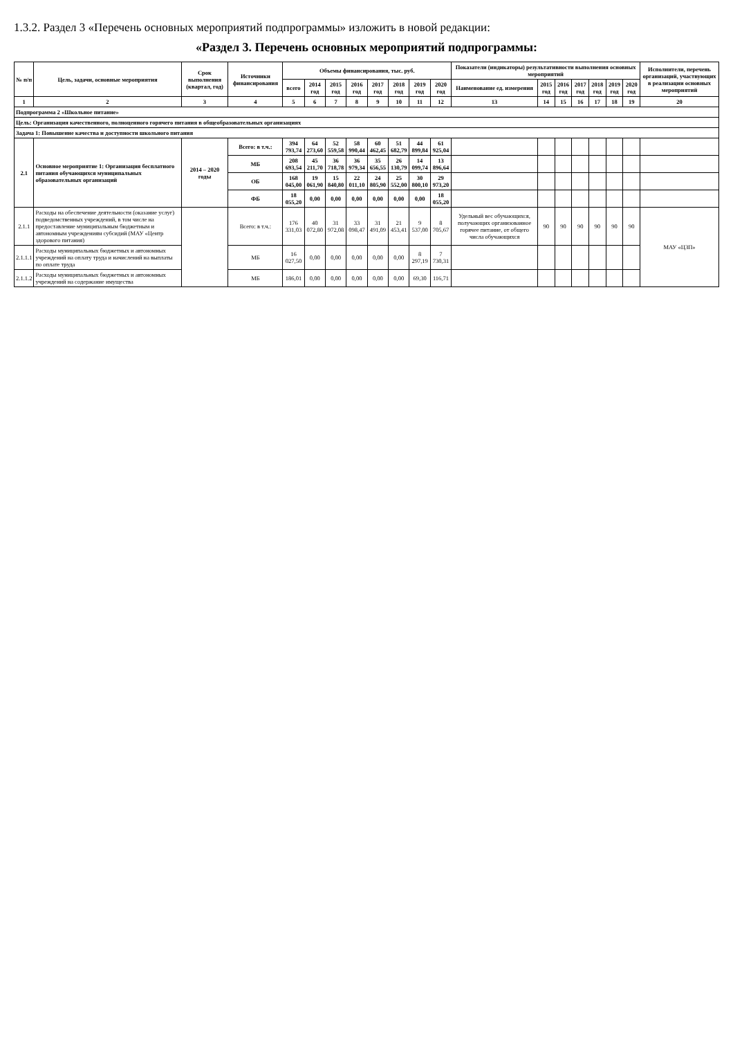1.3.2. Раздел 3 «Перечень основных мероприятий подпрограммы» изложить в новой редакции:
«Раздел 3. Перечень основных мероприятий подпрограммы:
| № п/п | Цель, задачи, основные мероприятия | Срок выполнения (квартал, год) | Источники финансирования | Объемы финансирования, тыс. руб. | | | | | | | | Показатели (индикаторы) результативности выполнения основных мероприятий | | | | | | | Исполнители, перечень организаций, участвующих в реализации основных мероприятий |
| --- | --- | --- | --- | --- | --- | --- | --- | --- | --- | --- | --- | --- | --- | --- | --- | --- | --- | --- | --- |
| | | | | всего | 2014 год | 2015 год | 2016 год | 2017 год | 2018 год | 2019 год | 2020 год | Наименование ед. измерения | 2015 год | 2016 год | 2017 год | 2018 год | 2019 год | 2020 год | |
| 1 | 2 | 3 | 4 | 5 | 6 | 7 | 8 | 9 | 10 | 11 | 12 | 13 | 14 | 15 | 16 | 17 | 18 | 19 | 20 |
| Подпрограмма 2 «Школьное питание» | | | | | | | | | | | | | | | | | | | |
| Цель: Организация качественного, полноценного горячего питания в общеобразовательных организациях | | | | | | | | | | | | | | | | | | | |
| Задача 1: Повышение качества и доступности школьного питания | | | | | | | | | | | | | | | | | | | |
| 2.1 | Основное мероприятие 1: Организация бесплатного питания обучающихся муниципальных образовательных организаций | 2014 – 2020 годы | Всего: в т.ч.: | 394 793,74 | 64 273,60 | 52 559,58 | 58 990,44 | 60 462,45 | 51 682,79 | 44 899,84 | 61 925,04 | | | | | | | | |
| | | | МБ | 208 693,54 | 45 211,70 | 36 718,78 | 36 979,34 | 35 656,55 | 26 130,79 | 14 099,74 | 13 896,64 | | | | | | | | |
| | | | ОБ | 168 045,00 | 19 061,90 | 15 840,80 | 22 011,10 | 24 805,90 | 25 552,00 | 30 800,10 | 29 973,20 | | | | | | | | |
| | | | ФБ | 18 055,20 | 0,00 | 0,00 | 0,00 | 0,00 | 0,00 | 0,00 | 18 055,20 | | | | | | | | |
| 2.1.1 | Расходы на обеспечение деятельности (оказание услуг) подведомственных учреждений, в том числе на предоставление муниципальным бюджетным и автономным учреждениям субсидий (МАУ «Центр здорового питания) | | Всего: в т.ч.: | 176 331,03 | 40 072,80 | 31 972,08 | 33 098,47 | 31 491,09 | 21 453,41 | 9 537,00 | 8 705,67 | Удельный вес обучающихся, получающих организованное горячее питание, от общего числа обучающихся | 90 | 90 | 90 | 90 | 90 | 90 | МАУ «ЦЗП» |
| 2.1.1.1 | Расходы муниципальных бюджетных и автономных учреждений на оплату труда и начислений на выплаты по оплате труда | | МБ | 16 027,50 | 0,00 | 0,00 | 0,00 | 0,00 | 0,00 | 8 297,19 | 7 730,31 | | | | | | | | |
| 2.1.1.2 | Расходы муниципальных бюджетных и автономных учреждений на содержание имущества | | МБ | 186,01 | 0,00 | 0,00 | 0,00 | 0,00 | 0,00 | 69,30 | 116,71 | | | | | | | | |